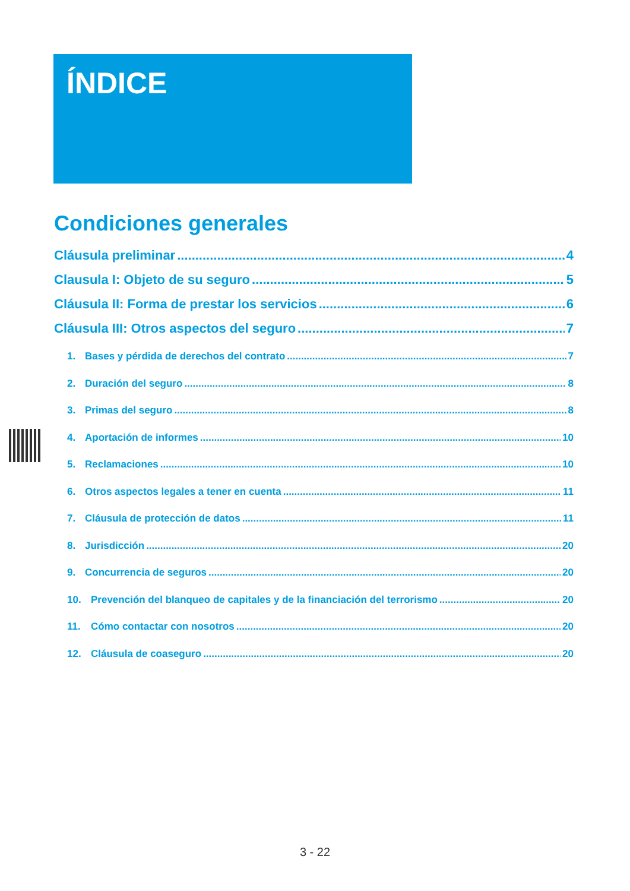ÍNDICE
Condiciones generales
Cláusula preliminar 4
Clausula I: Objeto de su seguro 5
Cláusula II: Forma de prestar los servicios 6
Cláusula III: Otros aspectos del seguro 7
1. Bases y pérdida de derechos del contrato 7
2. Duración del seguro 8
3. Primas del seguro 8
4. Aportación de informes 10
5. Reclamaciones 10
6. Otros aspectos legales a tener en cuenta 11
7. Cláusula de protección de datos 11
8. Jurisdicción 20
9. Concurrencia de seguros 20
10. Prevención del blanqueo de capitales y de la financiación del terrorismo 20
11. Cómo contactar con nosotros 20
12. Cláusula de coaseguro 20
3 - 22